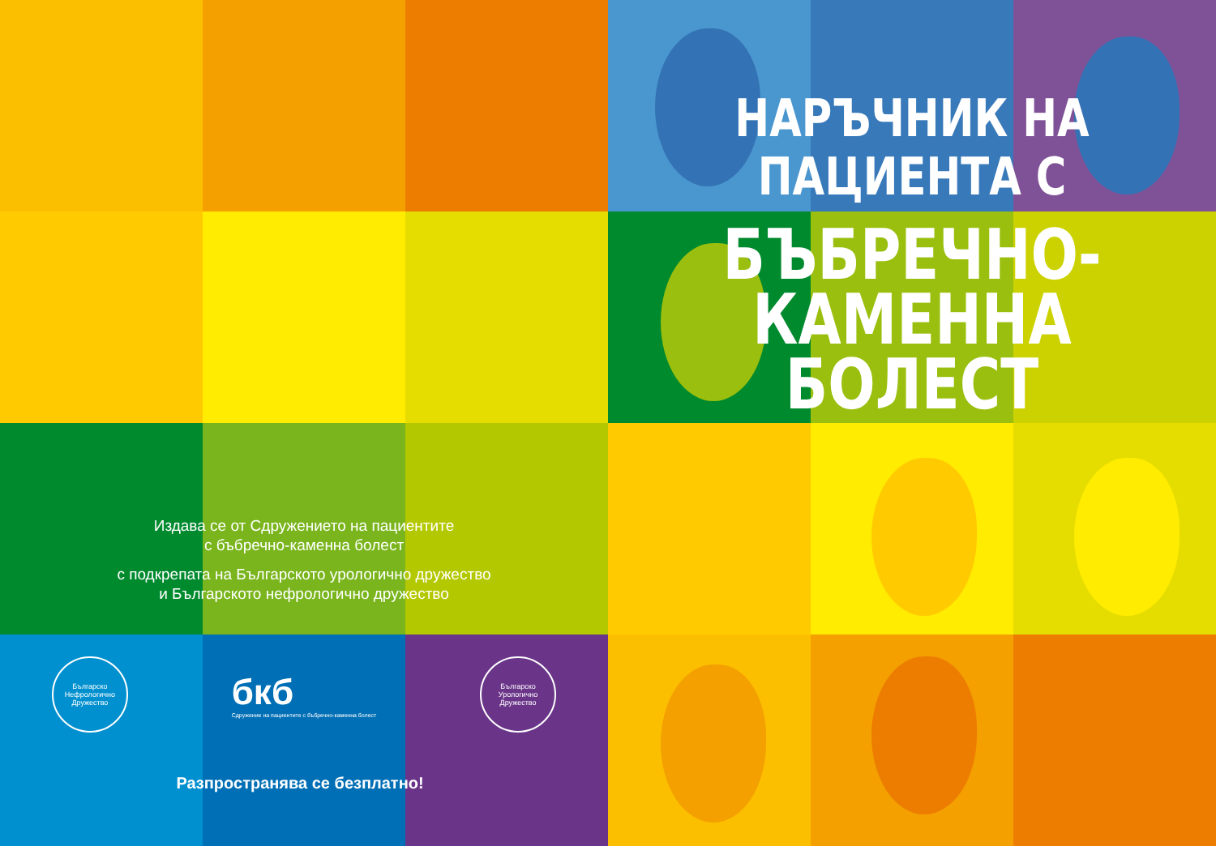Издава се от Сдружението на пациентите
с бъбречно-каменна болест
с подкрепата на Българското урологично дружество
и Българското нефрологично дружество
Българско Нефрологично Дружество
бкб
Сдружение на пациентите с бъбречно-каменна болест
Българско Урологично Дружество
Разпространява се безплатно!
НАРЪЧНИК НА
ПАЦИЕНТА С
БЪБРЕЧНО-
КАМЕННА
БОЛЕСТ